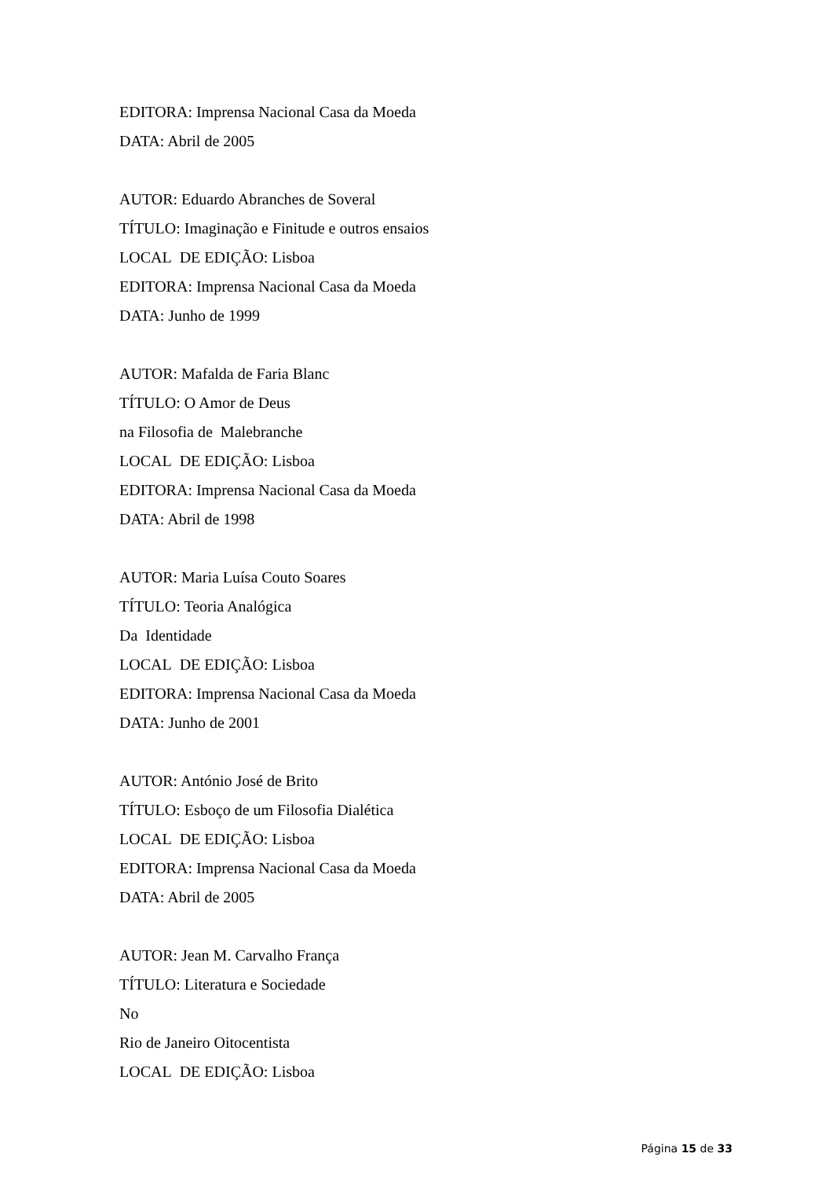EDITORA: Imprensa Nacional Casa da Moeda
DATA: Abril de 2005
AUTOR: Eduardo Abranches de Soveral
TÍTULO: Imaginação e Finitude e outros ensaios
LOCAL DE EDIÇÃO: Lisboa
EDITORA: Imprensa Nacional Casa da Moeda
DATA: Junho de 1999
AUTOR: Mafalda de Faria Blanc
TÍTULO: O Amor de Deus
na Filosofia de Malebranche
LOCAL DE EDIÇÃO: Lisboa
EDITORA: Imprensa Nacional Casa da Moeda
DATA: Abril de 1998
AUTOR: Maria Luísa Couto Soares
TÍTULO: Teoria Analógica
Da Identidade
LOCAL DE EDIÇÃO: Lisboa
EDITORA: Imprensa Nacional Casa da Moeda
DATA: Junho de 2001
AUTOR: António José de Brito
TÍTULO: Esboço de um Filosofia Dialética
LOCAL DE EDIÇÃO: Lisboa
EDITORA: Imprensa Nacional Casa da Moeda
DATA: Abril de 2005
AUTOR: Jean M. Carvalho França
TÍTULO: Literatura e Sociedade
No
Rio de Janeiro Oitocentista
LOCAL DE EDIÇÃO: Lisboa
Página 15 de 33